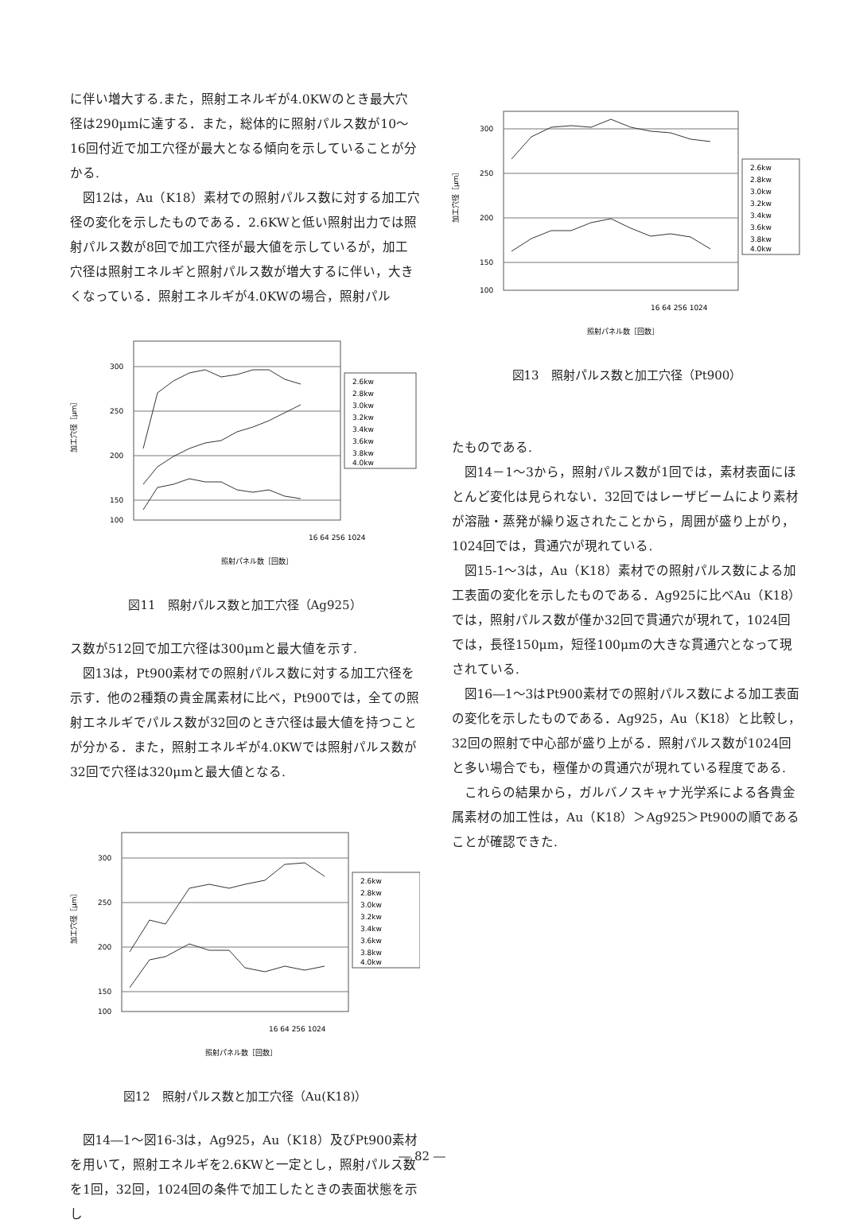に伴い増大する.また，照射エネルギが4.0KWのとき最大穴径は290μmに達する．また，総体的に照射パルス数が10～16回付近で加工穴径が最大となる傾向を示していることが分かる.
図12は，Au（K18）素材での照射パルス数に対する加工穴径の変化を示したものである．2.6KWと低い照射出力では照射パルス数が8回で加工穴径が最大値を示しているが，加工穴径は照射エネルギと照射パルス数が増大するに伴い，大きくなっている．照射エネルギが4.0KWの場合，照射パル
加工穴径［μm］
300
250
200
150
100
16 64 256 1024
照射パネル数［回数］
2.6kw
2.8kw
3.0kw
3.2kw
3.4kw
3.6kw
3.8kw
4.0kw
図11　照射パルス数と加工穴径（Ag925）
ス数が512回で加工穴径は300μmと最大値を示す.
図13は，Pt900素材での照射パルス数に対する加工穴径を示す．他の2種類の貴金属素材に比べ，Pt900では，全ての照射エネルギでパルス数が32回のとき穴径は最大値を持つことが分かる．また，照射エネルギが4.0KWでは照射パルス数が32回で穴径は320μmと最大値となる.
加工穴径［μm］
300
250
200
150
100
16 64 256 1024
照射パネル数［回数］
2.6kw
2.8kw
3.0kw
3.2kw
3.4kw
3.6kw
3.8kw
4.0kw
図12　照射パルス数と加工穴径（Au(K18)）
図14―1～図16-3は，Ag925，Au（K18）及びPt900素材を用いて，照射エネルギを2.6KWと一定とし，照射パルス数を1回，32回，1024回の条件で加工したときの表面状態を示し
加工穴径［μm］
300
250
200
150
100
16 64 256 1024
照射パネル数［回数］
2.6kw
2.8kw
3.0kw
3.2kw
3.4kw
3.6kw
3.8kw
4.0kw
図13　照射パルス数と加工穴径（Pt900）
たものである.
図14－1～3から，照射パルス数が1回では，素材表面にほとんど変化は見られない．32回ではレーザビームにより素材が溶融・蒸発が繰り返されたことから，周囲が盛り上がり，1024回では，貫通穴が現れている.
図15-1～3は，Au（K18）素材での照射パルス数による加工表面の変化を示したものである．Ag925に比べAu（K18）では，照射パルス数が僅か32回で貫通穴が現れて，1024回では，長径150μm，短径100μmの大きな貫通穴となって現されている.
図16―1～3はPt900素材での照射パルス数による加工表面の変化を示したものである．Ag925，Au（K18）と比較し，32回の照射で中心部が盛り上がる．照射パルス数が1024回と多い場合でも，極僅かの貫通穴が現れている程度である.
これらの結果から，ガルバノスキャナ光学系による各貴金属素材の加工性は，Au（K18）＞Ag925＞Pt900の順であることが確認できた.
― 82 ―